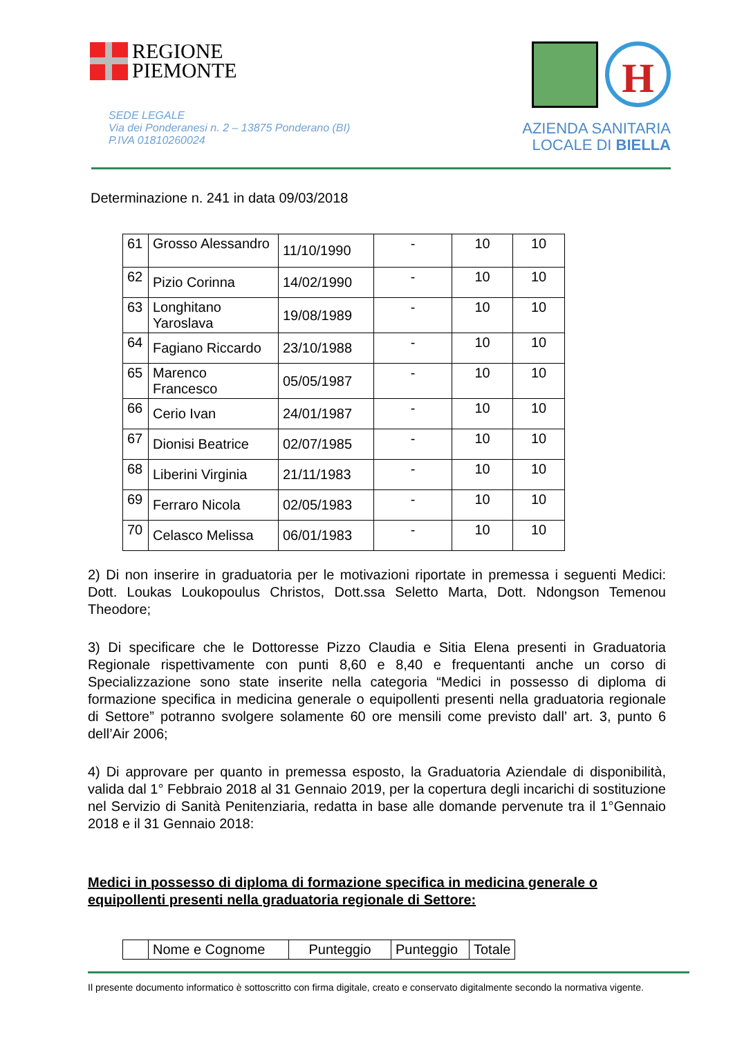REGIONE
PIEMONTE
SEDE LEGALE
Via dei Ponderanesi n. 2 – 13875 Ponderano (BI)
P.IVA 01810260024
H
AZIENDA SANITARIA
LOCALE DI BIELLA
Determinazione n. 241 in data 09/03/2018
| 61 | Grosso Alessandro | 11/10/1990 | - | 10 | 10 |
| 62 | Pizio Corinna | 14/02/1990 | - | 10 | 10 |
| 63 | Longhitano Yaroslava | 19/08/1989 | - | 10 | 10 |
| 64 | Fagiano Riccardo | 23/10/1988 | - | 10 | 10 |
| 65 | Marenco Francesco | 05/05/1987 | - | 10 | 10 |
| 66 | Cerio Ivan | 24/01/1987 | - | 10 | 10 |
| 67 | Dionisi Beatrice | 02/07/1985 | - | 10 | 10 |
| 68 | Liberini Virginia | 21/11/1983 | - | 10 | 10 |
| 69 | Ferraro Nicola | 02/05/1983 | - | 10 | 10 |
| 70 | Celasco Melissa | 06/01/1983 | - | 10 | 10 |
2) Di non inserire in graduatoria per le motivazioni riportate in premessa i seguenti Medici: Dott. Loukas Loukopoulus Christos, Dott.ssa Seletto Marta, Dott. Ndongson Temenou Theodore;
3) Di specificare che le Dottoresse Pizzo Claudia e Sitia Elena presenti in Graduatoria Regionale rispettivamente con punti 8,60 e 8,40 e frequentanti anche un corso di Specializzazione sono state inserite nella categoria “Medici in possesso di diploma di formazione specifica in medicina generale o equipollenti presenti nella graduatoria regionale di Settore” potranno svolgere solamente 60 ore mensili come previsto dall’ art. 3, punto 6 dell’Air 2006;
4) Di approvare per quanto in premessa esposto, la Graduatoria Aziendale di disponibilità, valida dal 1° Febbraio 2018 al 31 Gennaio 2019, per la copertura degli incarichi di sostituzione nel Servizio di Sanità Penitenziaria, redatta in base alle domande pervenute tra il 1°Gennaio 2018 e il 31 Gennaio 2018:
Medici in possesso di diploma di formazione specifica in medicina generale o equipollenti presenti nella graduatoria regionale di Settore:
| | Nome e Cognome | Punteggio | Punteggio | Totale |
Il presente documento informatico è sottoscritto con firma digitale, creato e conservato digitalmente secondo la normativa vigente.